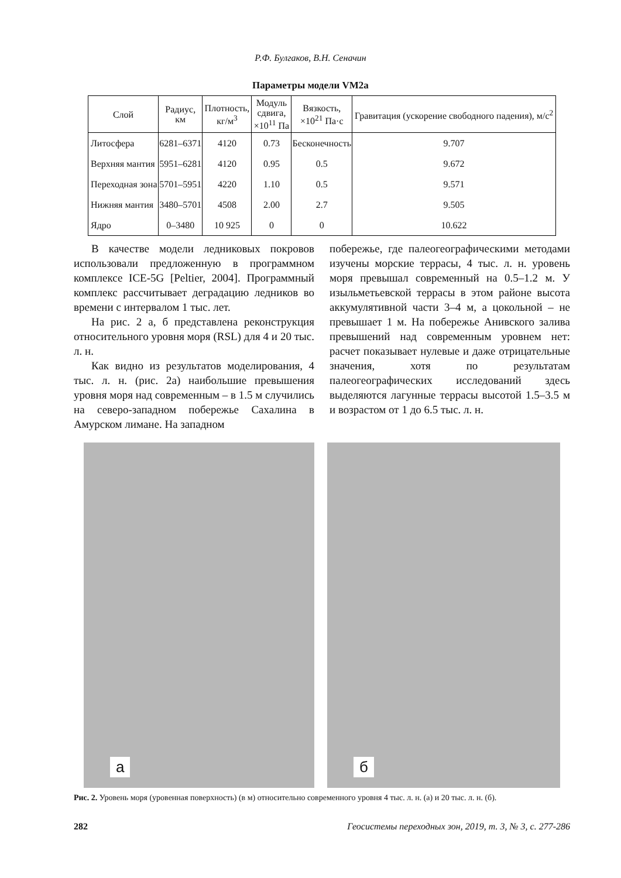Р.Ф. Булгаков, В.Н. Сеначин
Параметры модели VM2a
| Слой | Радиус, км | Плотность, кг/м<sup>3</sup> | Модуль сдвига, ×10<sup>11</sup> Па | Вязкость, ×10<sup>21</sup> Па·с | Гравитация (ускорение свободного падения), м/с<sup>2</sup> |
| --- | --- | --- | --- | --- | --- |
| Литосфера | 6281–6371 | 4120 | 0.73 | Бесконечность | 9.707 |
| Верхняя мантия | 5951–6281 | 4120 | 0.95 | 0.5 | 9.672 |
| Переходная зона | 5701–5951 | 4220 | 1.10 | 0.5 | 9.571 |
| Нижняя мантия | 3480–5701 | 4508 | 2.00 | 2.7 | 9.505 |
| Ядро | 0–3480 | 10 925 | 0 | 0 | 10.622 |
В качестве модели ледниковых покровов использовали предложенную в программном комплексе ICE-5G [Peltier, 2004]. Программный комплекс рассчитывает деградацию ледников во времени с интервалом 1 тыс. лет.
На рис. 2 а, б представлена реконструкция относительного уровня моря (RSL) для 4 и 20 тыс. л. н.
Как видно из результатов моделирования, 4 тыс. л. н. (рис. 2а) наибольшие превышения уровня моря над современным – в 1.5 м случились на северо-западном побережье Сахалина в Амурском лимане. На западном
побережье, где палеогеографическими методами изучены морские террасы, 4 тыс. л. н. уровень моря превышал современный на 0.5–1.2 м. У изыльметьевской террасы в этом районе высота аккумулятивной части 3–4 м, а цокольной – не превышает 1 м. На побережье Анивского залива превышений над современным уровнем нет: расчет показывает нулевые и даже отрицательные значения, хотя по результатам палеогеографических исследований здесь выделяются лагунные террасы высотой 1.5–3.5 м и возрастом от 1 до 6.5 тыс. л. н.
а
б
Рис. 2. Уровень моря (уровенная поверхность) (в м) относительно современного уровня 4 тыс. л. н. (а) и 20 тыс. л. н. (б).
282 Геосистемы переходных зон, 2019, т. 3, № 3, с. 277-286